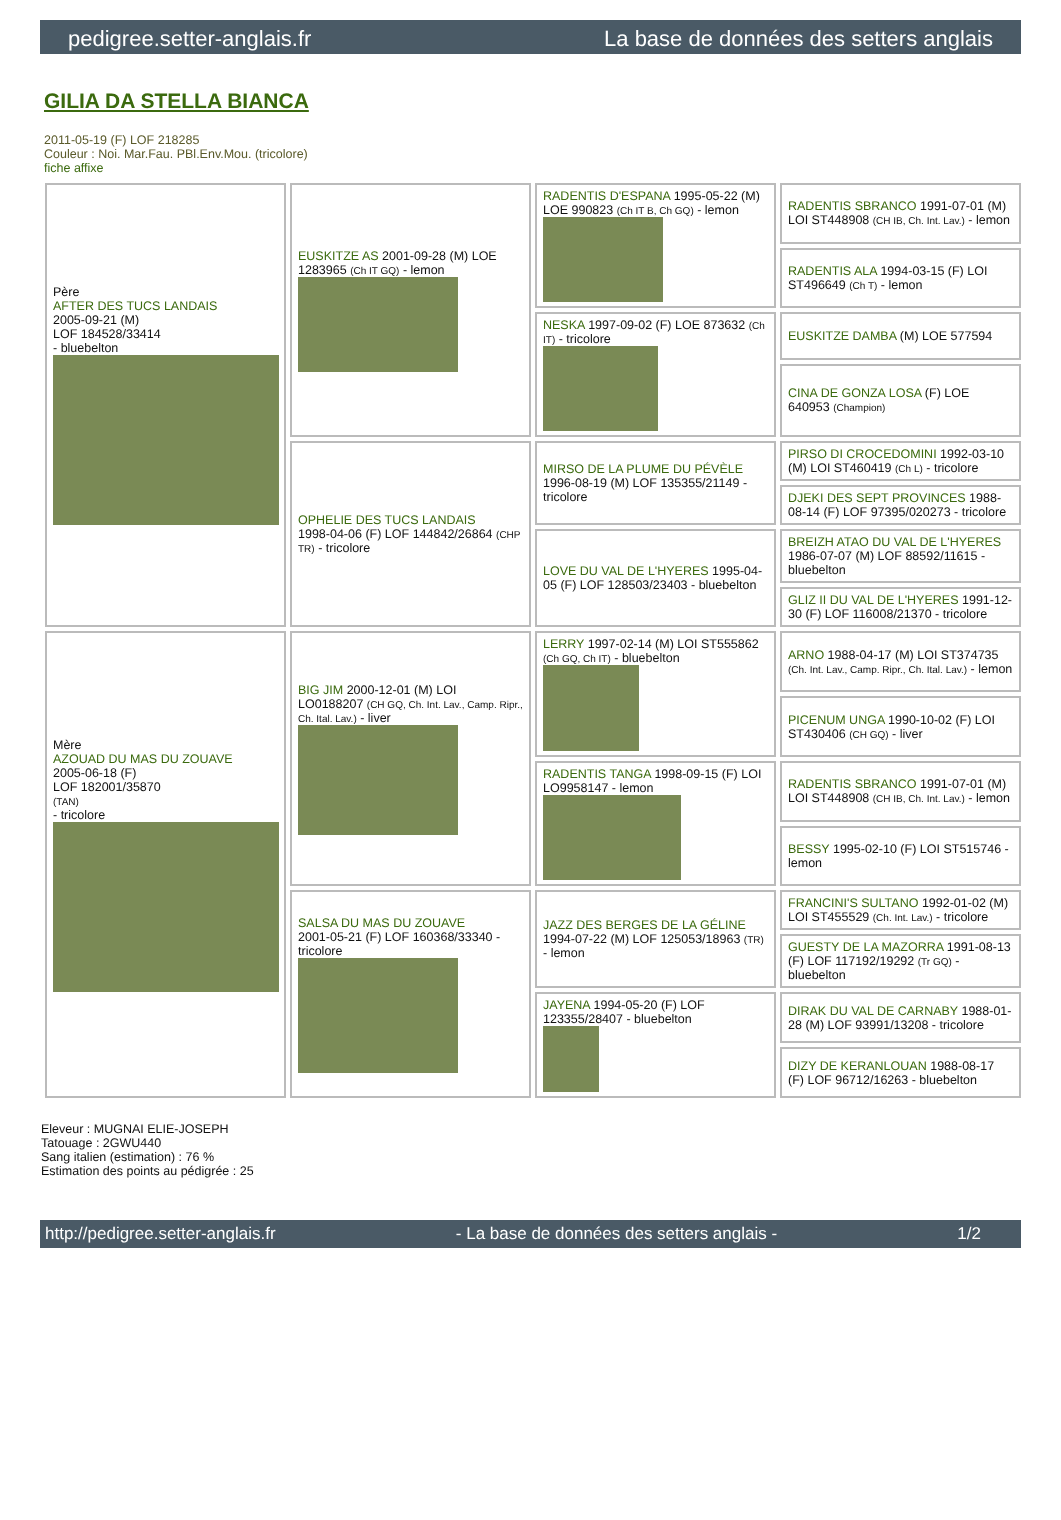pedigree.setter-anglais.fr La base de données des setters anglais
GILIA DA STELLA BIANCA
2011-05-19 (F) LOF 218285
Couleur : Noi. Mar.Fau. PBl.Env.Mou. (tricolore)
fiche affixe
| Père AFTER DES TUCS LANDAIS 2005-09-21 (M) LOF 184528/33414 - bluebelton | EUSKITZE AS 2001-09-28 (M) LOE 1283965 (Ch IT GQ) - lemon | RADENTIS D'ESPANA 1995-05-22 (M) LOE 990823 (Ch IT B, Ch GQ) - lemon | RADENTIS SBRANCO 1991-07-01 (M) LOI ST448908 (CH IB, Ch. Int. Lav.) - lemon |
| | | | RADENTIS ALA 1994-03-15 (F) LOI ST496649 (Ch T) - lemon |
| | | NESKA 1997-09-02 (F) LOE 873632 (Ch IT) - tricolore | EUSKITZE DAMBA (M) LOE 577594 |
| | | | CINA DE GONZA LOSA (F) LOE 640953 (Champion) |
| | OPHELIE DES TUCS LANDAIS 1998-04-06 (F) LOF 144842/26864 (CHP TR) - tricolore | MIRSO DE LA PLUME DU PÉVÈLE 1996-08-19 (M) LOF 135355/21149 - tricolore | PIRSO DI CROCEDOMINI 1992-03-10 (M) LOI ST460419 (Ch L) - tricolore |
| | | | DJEKI DES SEPT PROVINCES 1988-08-14 (F) LOF 97395/020273 - tricolore |
| | | LOVE DU VAL DE L'HYERES 1995-04-05 (F) LOF 128503/23403 - bluebelton | BREIZH ATAO DU VAL DE L'HYERES 1986-07-07 (M) LOF 88592/11615 - bluebelton |
| | | | GLIZ II DU VAL DE L'HYERES 1991-12-30 (F) LOF 116008/21370 - tricolore |
| Mère AZOUAD DU MAS DU ZOUAVE 2005-06-18 (F) LOF 182001/35870 (TAN) - tricolore | BIG JIM 2000-12-01 (M) LOI LO0188207 (CH GQ, Ch. Int. Lav., Camp. Ripr., Ch. Ital. Lav.) - liver | LERRY 1997-02-14 (M) LOI ST555862 (Ch GQ, Ch IT) - bluebelton | ARNO 1988-04-17 (M) LOI ST374735 (Ch. Int. Lav., Camp. Ripr., Ch. Ital. Lav.) - lemon |
| | | | PICENUM UNGA 1990-10-02 (F) LOI ST430406 (CH GQ) - liver |
| | | RADENTIS TANGA 1998-09-15 (F) LOI LO9958147 - lemon | RADENTIS SBRANCO 1991-07-01 (M) LOI ST448908 (CH IB, Ch. Int. Lav.) - lemon |
| | | | BESSY 1995-02-10 (F) LOI ST515746 - lemon |
| | SALSA DU MAS DU ZOUAVE 2001-05-21 (F) LOF 160368/33340 - tricolore | JAZZ DES BERGES DE LA GÉLINE 1994-07-22 (M) LOF 125053/18963 (TR) - lemon | FRANCINI'S SULTANO 1992-01-02 (M) LOI ST455529 (Ch. Int. Lav.) - tricolore |
| | | | GUESTY DE LA MAZORRA 1991-08-13 (F) LOF 117192/19292 (Tr GQ) - bluebelton |
| | | JAYENA 1994-05-20 (F) LOF 123355/28407 - bluebelton | DIRAK DU VAL DE CARNABY 1988-01-28 (M) LOF 93991/13208 - tricolore |
| | | | DIZY DE KERANLOUAN 1988-08-17 (F) LOF 96712/16263 - bluebelton |
Eleveur : MUGNAI ELIE-JOSEPH
Tatouage : 2GWU440
Sang italien (estimation) : 76 %
Estimation des points au pédigrée : 25
http://pedigree.setter-anglais.fr - La base de données des setters anglais - 1/2